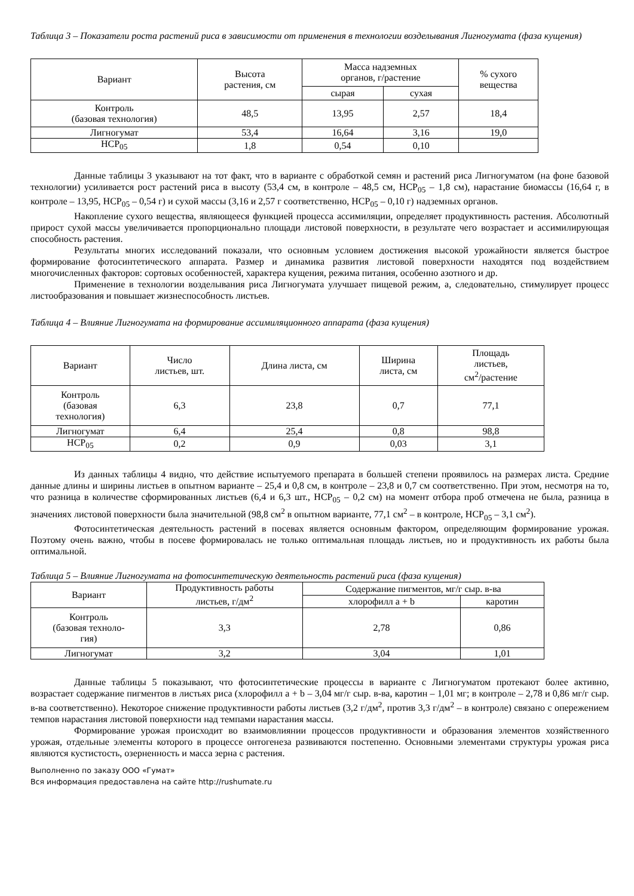Таблица 3 – Показатели роста растений риса в зависимости от применения в технологии возделывания Лигногумата (фаза кущения)
| Вариант | Высота растения, см | Масса надземных органов, г/растение | | % сухого вещества |
| --- | --- | --- | --- | --- |
| | | сырая | сухая | |
| Контроль (базовая технология) | 48,5 | 13,95 | 2,57 | 18,4 |
| Лигногумат | 53,4 | 16,64 | 3,16 | 19,0 |
| НСР<sub>05</sub> | 1,8 | 0,54 | 0,10 | |
Данные таблицы 3 указывают на тот факт, что в варианте с обработкой семян и растений риса Лигногуматом (на фоне базовой технологии) усиливается рост растений риса в высоту (53,4 см, в контроле – 48,5 см, НСР<sub>05</sub> – 1,8 см), нарастание биомассы (16,64 г, в контроле – 13,95, НСР<sub>05</sub> – 0,54 г) и сухой массы (3,16 и 2,57 г соответственно, НСР<sub>05</sub> – 0,10 г) надземных органов.
Накопление сухого вещества, являющееся функцией процесса ассимиляции, определяет продуктивность растения. Абсолютный прирост сухой массы увеличивается пропорционально площади листовой поверхности, в результате чего возрастает и ассимилирующая способность растения.
Результаты многих исследований показали, что основным условием достижения высокой урожайности является быстрое формирование фотосинтетического аппарата. Размер и динамика развития листовой поверхности находятся под воздействием многочисленных факторов: сортовых особенностей, характера кущения, режима питания, особенно азотного и др.
Применение в технологии возделывания риса Лигногумата улучшает пищевой режим, а, следовательно, стимулирует процесс листообразования и повышает жизнеспособность листьев.
Таблица 4 – Влияние Лигногумата на формирование ассимиляционного аппарата (фаза кущения)
| Вариант | Число листьев, шт. | Длина листа, см | Ширина листа, см | Площадь листьев, см<sup>2</sup>/растение |
| --- | --- | --- | --- | --- |
| Контроль (базовая технология) | 6,3 | 23,8 | 0,7 | 77,1 |
| Лигногумат | 6,4 | 25,4 | 0,8 | 98,8 |
| НСР<sub>05</sub> | 0,2 | 0,9 | 0,03 | 3,1 |
Из данных таблицы 4 видно, что действие испытуемого препарата в большей степени проявилось на размерах листа. Средние данные длины и ширины листьев в опытном варианте – 25,4 и 0,8 см, в контроле – 23,8 и 0,7 см соответственно. При этом, несмотря на то, что разница в количестве сформированных листьев (6,4 и 6,3 шт., НСР<sub>05</sub> – 0,2 см) на момент отбора проб отмечена не была, разница в значениях листовой поверхности была значительной (98,8 см<sup>2</sup> в опытном варианте, 77,1 см<sup>2</sup> – в контроле, НСР<sub>05</sub> – 3,1 см<sup>2</sup>).
Фотосинтетическая деятельность растений в посевах является основным фактором, определяющим формирование урожая. Поэтому очень важно, чтобы в посеве формировалась не только оптимальная площадь листьев, но и продуктивность их работы была оптимальной.
Таблица 5 – Влияние Лигногумата на фотосинтетическую деятельность растений риса (фаза кущения)
| Вариант | Продуктивность работы листьев, г/дм<sup>2</sup> | Содержание пигментов, мг/г сыр. в-ва | |
| --- | --- | --- | --- |
| | | хлорофилл а + b | каротин |
| Контроль (базовая техноло- гия) | 3,3 | 2,78 | 0,86 |
| Лигногумат | 3,2 | 3,04 | 1,01 |
Данные таблицы 5 показывают, что фотосинтетические процессы в варианте с Лигногуматом протекают более активно, возрастает содержание пигментов в листьях риса (хлорофилл а + b – 3,04 мг/г сыр. в-ва, каротин – 1,01 мг; в контроле – 2,78 и 0,86 мг/г сыр. в-ва соответственно). Некоторое снижение продуктивности работы листьев (3,2 г/дм<sup>2</sup>, против 3,3 г/дм<sup>2</sup> – в контроле) связано с опережением темпов нарастания листовой поверхности над темпами нарастания массы.
Формирование урожая происходит во взаимовлиянии процессов продуктивности и образования элементов хозяйственного урожая, отдельные элементы которого в процессе онтогенеза развиваются постепенно. Основными элементами структуры урожая риса являются кустистость, озерненность и масса зерна с растения.
Выполненно по заказу ООО «Гумат»
Вся информация предоставлена на сайте http://rushumate.ru